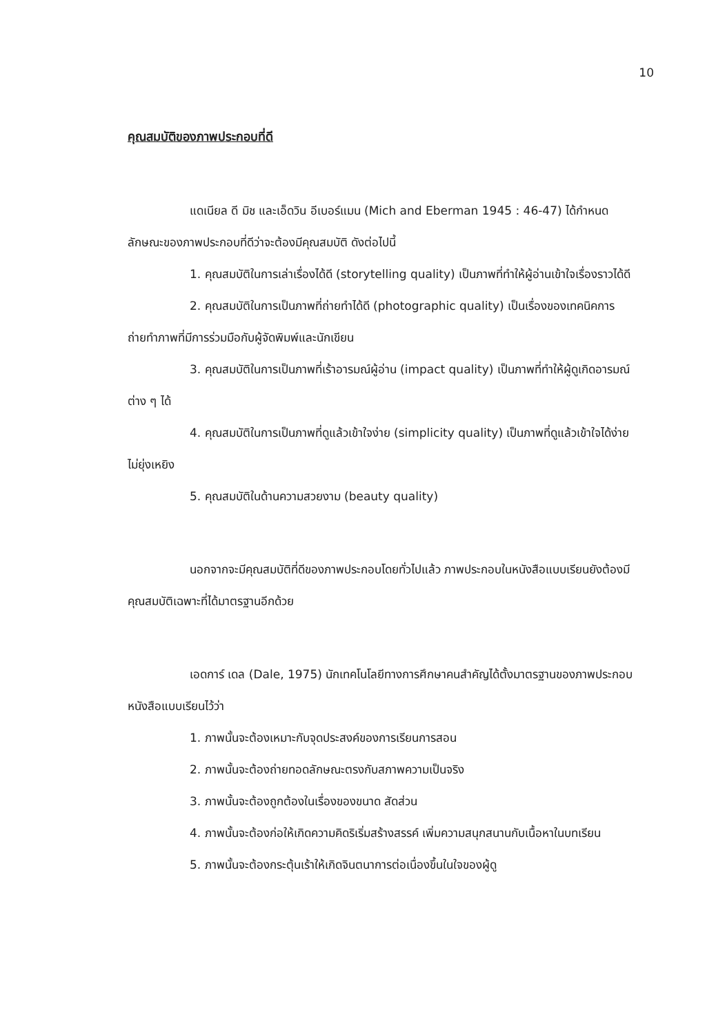10
คุณสมบัติของภาพประกอบที่ดี
แดเนียล ดี มิช และเอ็ดวิน อีเบอร์แมน (Mich and Eberman 1945 : 46-47) ได้กำหนดลักษณะของภาพประกอบที่ดีว่าจะต้องมีคุณสมบัติ ดังต่อไปนี้
1. คุณสมบัติในการเล่าเรื่องได้ดี (storytelling quality) เป็นภาพที่ทำให้ผู้อ่านเข้าใจเรื่องราวได้ดี
2. คุณสมบัติในการเป็นภาพที่ถ่ายทำได้ดี (photographic quality) เป็นเรื่องของเทคนิคการถ่ายทำภาพที่มีการร่วมมือกับผู้จัดพิมพ์และนักเขียน
3. คุณสมบัติในการเป็นภาพที่เร้าอารมณ์ผู้อ่าน (impact quality) เป็นภาพที่ทำให้ผู้ดูเกิดอารมณ์ต่าง ๆ ได้
4. คุณสมบัติในการเป็นภาพที่ดูแล้วเข้าใจง่าย (simplicity quality) เป็นภาพที่ดูแล้วเข้าใจได้ง่ายไม่ยุ่งเหยิง
5. คุณสมบัติในด้านความสวยงาม (beauty quality)
นอกจากจะมีคุณสมบัติที่ดีของภาพประกอบโดยทั่วไปแล้ว ภาพประกอบในหนังสือแบบเรียนยังต้องมีคุณสมบัติเฉพาะที่ได้มาตรฐานอีกด้วย
เอดการ์ เดล (Dale, 1975) นักเทคโนโลยีทางการศึกษาคนสำคัญได้ตั้งมาตรฐานของภาพประกอบหนังสือแบบเรียนไว้ว่า
1. ภาพนั้นจะต้องเหมาะกับจุดประสงค์ของการเรียนการสอน
2. ภาพนั้นจะต้องถ่ายทอดลักษณะตรงกับสภาพความเป็นจริง
3. ภาพนั้นจะต้องถูกต้องในเรื่องของขนาด สัดส่วน
4. ภาพนั้นจะต้องก่อให้เกิดความคิดริเริ่มสร้างสรรค์ เพิ่มความสนุกสนานกับเนื้อหาในบทเรียน
5. ภาพนั้นจะต้องกระตุ้นเร้าให้เกิดจินตนาการต่อเนื่องขึ้นในใจของผู้ดู